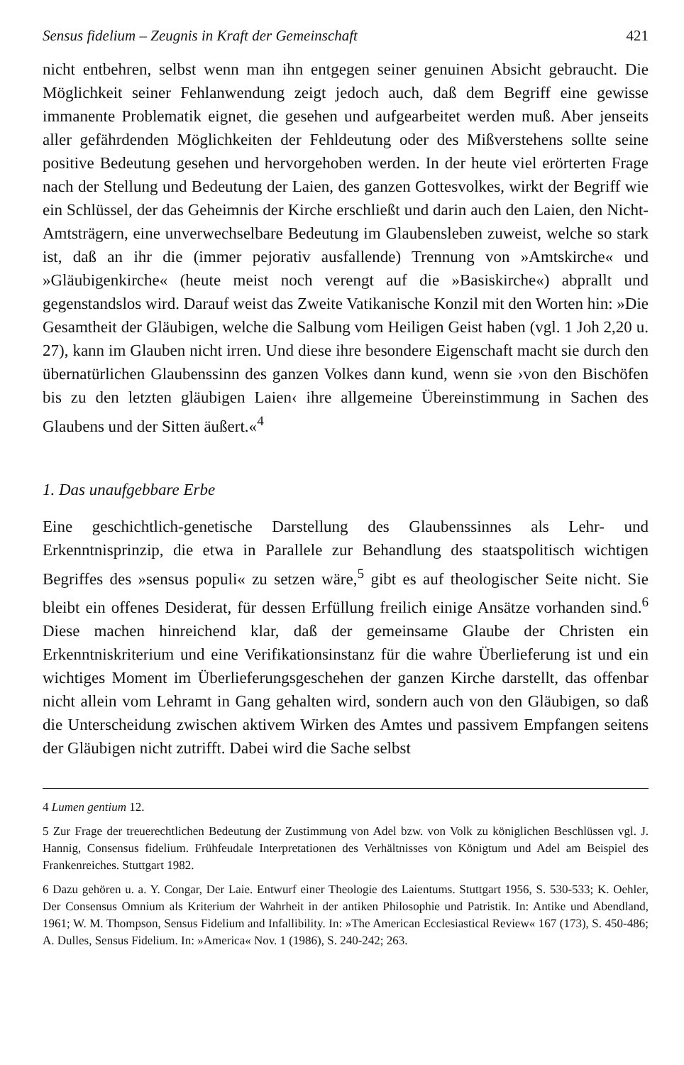Sensus fidelium – Zeugnis in Kraft der Gemeinschaft 421
nicht entbehren, selbst wenn man ihn entgegen seiner genuinen Absicht gebraucht. Die Möglichkeit seiner Fehlanwendung zeigt jedoch auch, daß dem Begriff eine gewisse immanente Problematik eignet, die gesehen und aufgearbeitet werden muß. Aber jenseits aller gefährdenden Möglichkeiten der Fehldeutung oder des Mißverstehens sollte seine positive Bedeutung gesehen und hervorgehoben werden. In der heute viel erörterten Frage nach der Stellung und Bedeutung der Laien, des ganzen Gottesvolkes, wirkt der Begriff wie ein Schlüssel, der das Geheimnis der Kirche erschließt und darin auch den Laien, den Nicht-Amtsträgern, eine unverwechselbare Bedeutung im Glaubensleben zuweist, welche so stark ist, daß an ihr die (immer pejorativ ausfallende) Trennung von »Amtskirche« und »Gläubigenkirche« (heute meist noch verengt auf die »Basiskirche«) abprallt und gegenstandslos wird. Darauf weist das Zweite Vatikanische Konzil mit den Worten hin: »Die Gesamtheit der Gläubigen, welche die Salbung vom Heiligen Geist haben (vgl. 1 Joh 2,20 u. 27), kann im Glauben nicht irren. Und diese ihre besondere Eigenschaft macht sie durch den übernatürlichen Glaubenssinn des ganzen Volkes dann kund, wenn sie ›von den Bischöfen bis zu den letzten gläubigen Laien‹ ihre allgemeine Übereinstimmung in Sachen des Glaubens und der Sitten äußert.«<sup>4</sup>
1. Das unaufgebbare Erbe
Eine geschichtlich-genetische Darstellung des Glaubenssinnes als Lehr- und Erkenntnisprinzip, die etwa in Parallele zur Behandlung des staatspolitisch wichtigen Begriffes des »sensus populi« zu setzen wäre,<sup>5</sup> gibt es auf theologischer Seite nicht. Sie bleibt ein offenes Desiderat, für dessen Erfüllung freilich einige Ansätze vorhanden sind.<sup>6</sup> Diese machen hinreichend klar, daß der gemeinsame Glaube der Christen ein Erkenntniskriterium und eine Verifikationsinstanz für die wahre Überlieferung ist und ein wichtiges Moment im Überlieferungsgeschehen der ganzen Kirche darstellt, das offenbar nicht allein vom Lehramt in Gang gehalten wird, sondern auch von den Gläubigen, so daß die Unterscheidung zwischen aktivem Wirken des Amtes und passivem Empfangen seitens der Gläubigen nicht zutrifft. Dabei wird die Sache selbst
4 Lumen gentium 12.
5 Zur Frage der treuerechtlichen Bedeutung der Zustimmung von Adel bzw. von Volk zu königlichen Beschlüssen vgl. J. Hannig, Consensus fidelium. Frühfeudale Interpretationen des Verhältnisses von Königtum und Adel am Beispiel des Frankenreiches. Stuttgart 1982.
6 Dazu gehören u. a. Y. Congar, Der Laie. Entwurf einer Theologie des Laientums. Stuttgart 1956, S. 530-533; K. Oehler, Der Consensus Omnium als Kriterium der Wahrheit in der antiken Philosophie und Patristik. In: Antike und Abendland, 1961; W. M. Thompson, Sensus Fidelium and Infallibility. In: »The American Ecclesiastical Review« 167 (173), S. 450-486; A. Dulles, Sensus Fidelium. In: »America« Nov. 1 (1986), S. 240-242; 263.